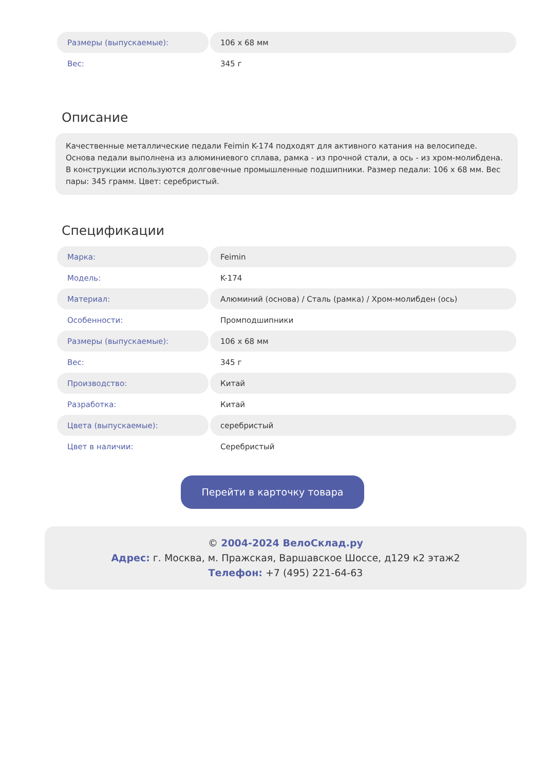| Размеры (выпускаемые): | 106 x 68 мм |
| Вес: | 345 г |
Описание
Качественные металлические педали Feimin K-174 подходят для активного катания на велосипеде. Основа педали выполнена из алюминиевого сплава, рамка - из прочной стали, а ось - из хром-молибдена. В конструкции используются долговечные промышленные подшипники. Размер педали: 106 x 68 мм. Вес пары: 345 грамм. Цвет: серебристый.
Спецификации
| Марка: | Feimin |
| Модель: | K-174 |
| Материал: | Алюминий (основа) / Сталь (рамка) / Хром-молибден (ось) |
| Особенности: | Промподшипники |
| Размеры (выпускаемые): | 106 x 68 мм |
| Вес: | 345 г |
| Производство: | Китай |
| Разработка: | Китай |
| Цвета (выпускаемые): | серебристый |
| Цвет в наличии: | Серебристый |
Перейти в карточку товара
© 2004-2024 ВелоСклад.ру
Адрес: г. Москва, м. Пражская, Варшавское Шоссе, д129 к2 этаж2
Телефон: +7 (495) 221-64-63